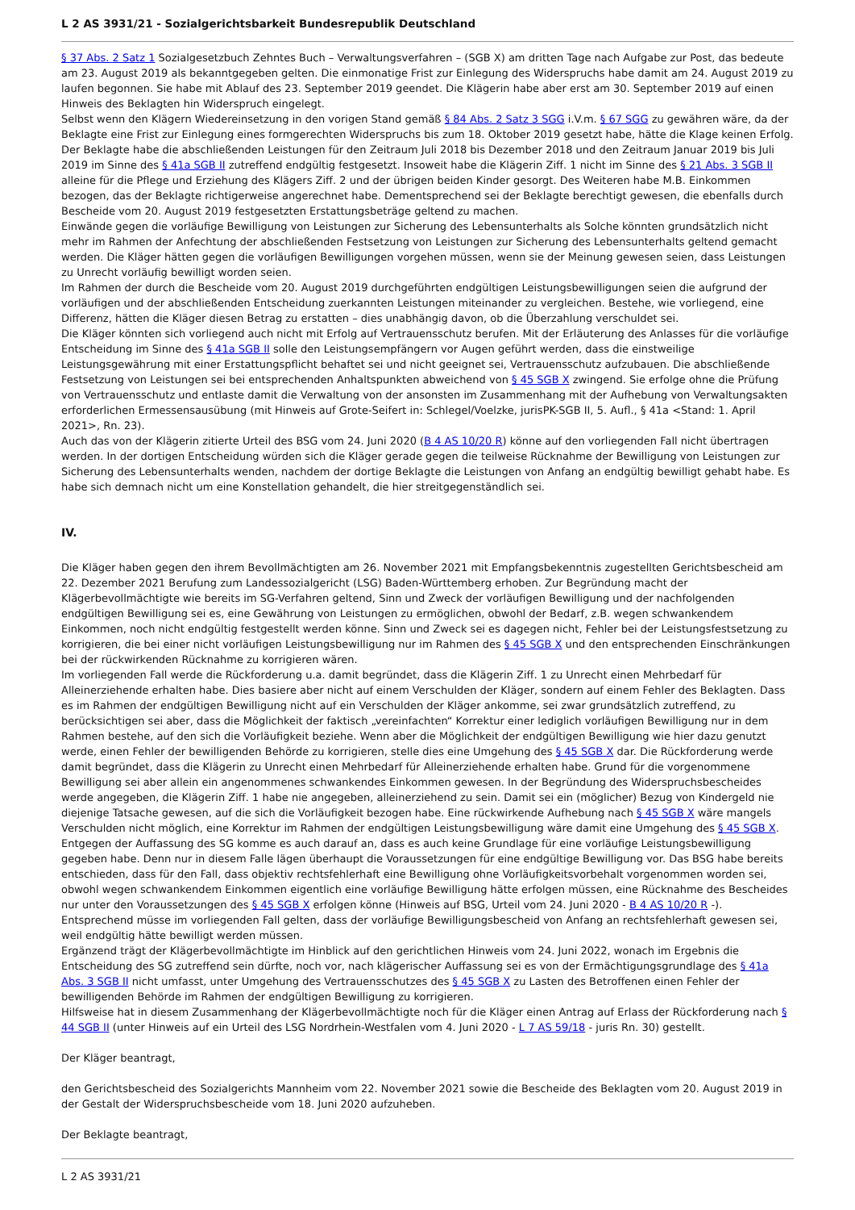L 2 AS 3931/21 - Sozialgerichtsbarkeit Bundesrepublik Deutschland
§ 37 Abs. 2 Satz 1 Sozialgesetzbuch Zehntes Buch – Verwaltungsverfahren – (SGB X) am dritten Tage nach Aufgabe zur Post, das bedeute am 23. August 2019 als bekanntgegeben gelten. Die einmonatige Frist zur Einlegung des Widerspruchs habe damit am 24. August 2019 zu laufen begonnen. Sie habe mit Ablauf des 23. September 2019 geendet. Die Klägerin habe aber erst am 30. September 2019 auf einen Hinweis des Beklagten hin Widerspruch eingelegt.
Selbst wenn den Klägern Wiedereinsetzung in den vorigen Stand gemäß § 84 Abs. 2 Satz 3 SGG i.V.m. § 67 SGG zu gewähren wäre, da der Beklagte eine Frist zur Einlegung eines formgerechten Widerspruchs bis zum 18. Oktober 2019 gesetzt habe, hätte die Klage keinen Erfolg. Der Beklagte habe die abschließenden Leistungen für den Zeitraum Juli 2018 bis Dezember 2018 und den Zeitraum Januar 2019 bis Juli 2019 im Sinne des § 41a SGB II zutreffend endgültig festgesetzt. Insoweit habe die Klägerin Ziff. 1 nicht im Sinne des § 21 Abs. 3 SGB II alleine für die Pflege und Erziehung des Klägers Ziff. 2 und der übrigen beiden Kinder gesorgt. Des Weiteren habe M.B. Einkommen bezogen, das der Beklagte richtigerweise angerechnet habe. Dementsprechend sei der Beklagte berechtigt gewesen, die ebenfalls durch Bescheide vom 20. August 2019 festgesetzten Erstattungsbeträge geltend zu machen.
Einwände gegen die vorläufige Bewilligung von Leistungen zur Sicherung des Lebensunterhalts als Solche könnten grundsätzlich nicht mehr im Rahmen der Anfechtung der abschließenden Festsetzung von Leistungen zur Sicherung des Lebensunterhalts geltend gemacht werden. Die Kläger hätten gegen die vorläufigen Bewilligungen vorgehen müssen, wenn sie der Meinung gewesen seien, dass Leistungen zu Unrecht vorläufig bewilligt worden seien.
Im Rahmen der durch die Bescheide vom 20. August 2019 durchgeführten endgültigen Leistungsbewilligungen seien die aufgrund der vorläufigen und der abschließenden Entscheidung zuerkannten Leistungen miteinander zu vergleichen. Bestehe, wie vorliegend, eine Differenz, hätten die Kläger diesen Betrag zu erstatten – dies unabhängig davon, ob die Überzahlung verschuldet sei.
Die Kläger könnten sich vorliegend auch nicht mit Erfolg auf Vertrauensschutz berufen. Mit der Erläuterung des Anlasses für die vorläufige Entscheidung im Sinne des § 41a SGB II solle den Leistungsempfängern vor Augen geführt werden, dass die einstweilige Leistungsgewährung mit einer Erstattungspflicht behaftet sei und nicht geeignet sei, Vertrauensschutz aufzubauen. Die abschließende Festsetzung von Leistungen sei bei entsprechenden Anhaltspunkten abweichend von § 45 SGB X zwingend. Sie erfolge ohne die Prüfung von Vertrauensschutz und entlaste damit die Verwaltung von der ansonsten im Zusammenhang mit der Aufhebung von Verwaltungsakten erforderlichen Ermessensausübung (mit Hinweis auf Grote-Seifert in: Schlegel/Voelzke, jurisPK-SGB II, 5. Aufl., § 41a <Stand: 1. April 2021>, Rn. 23).
Auch das von der Klägerin zitierte Urteil des BSG vom 24. Juni 2020 (B 4 AS 10/20 R) könne auf den vorliegenden Fall nicht übertragen werden. In der dortigen Entscheidung würden sich die Kläger gerade gegen die teilweise Rücknahme der Bewilligung von Leistungen zur Sicherung des Lebensunterhalts wenden, nachdem der dortige Beklagte die Leistungen von Anfang an endgültig bewilligt gehabt habe. Es habe sich demnach nicht um eine Konstellation gehandelt, die hier streitgegenständlich sei.
IV.
Die Kläger haben gegen den ihrem Bevollmächtigten am 26. November 2021 mit Empfangsbekenntnis zugestellten Gerichtsbescheid am 22. Dezember 2021 Berufung zum Landessozialgericht (LSG) Baden-Württemberg erhoben. Zur Begründung macht der Klägerbevollmächtigte wie bereits im SG-Verfahren geltend, Sinn und Zweck der vorläufigen Bewilligung und der nachfolgenden endgültigen Bewilligung sei es, eine Gewährung von Leistungen zu ermöglichen, obwohl der Bedarf, z.B. wegen schwankendem Einkommen, noch nicht endgültig festgestellt werden könne. Sinn und Zweck sei es dagegen nicht, Fehler bei der Leistungsfestsetzung zu korrigieren, die bei einer nicht vorläufigen Leistungsbewilligung nur im Rahmen des § 45 SGB X und den entsprechenden Einschränkungen bei der rückwirkenden Rücknahme zu korrigieren wären.
Im vorliegenden Fall werde die Rückforderung u.a. damit begründet, dass die Klägerin Ziff. 1 zu Unrecht einen Mehrbedarf für Alleinerziehende erhalten habe. Dies basiere aber nicht auf einem Verschulden der Kläger, sondern auf einem Fehler des Beklagten. Dass es im Rahmen der endgültigen Bewilligung nicht auf ein Verschulden der Kläger ankomme, sei zwar grundsätzlich zutreffend, zu berücksichtigen sei aber, dass die Möglichkeit der faktisch „vereinfachten“ Korrektur einer lediglich vorläufigen Bewilligung nur in dem Rahmen bestehe, auf den sich die Vorläufigkeit beziehe. Wenn aber die Möglichkeit der endgültigen Bewilligung wie hier dazu genutzt werde, einen Fehler der bewilligenden Behörde zu korrigieren, stelle dies eine Umgehung des § 45 SGB X dar. Die Rückforderung werde damit begründet, dass die Klägerin zu Unrecht einen Mehrbedarf für Alleinerziehende erhalten habe. Grund für die vorgenommene Bewilligung sei aber allein ein angenommenes schwankendes Einkommen gewesen. In der Begründung des Widerspruchsbescheides werde angegeben, die Klägerin Ziff. 1 habe nie angegeben, alleinerziehend zu sein. Damit sei ein (möglicher) Bezug von Kindergeld nie diejenige Tatsache gewesen, auf die sich die Vorläufigkeit bezogen habe. Eine rückwirkende Aufhebung nach § 45 SGB X wäre mangels Verschulden nicht möglich, eine Korrektur im Rahmen der endgültigen Leistungsbewilligung wäre damit eine Umgehung des § 45 SGB X.
Entgegen der Auffassung des SG komme es auch darauf an, dass es auch keine Grundlage für eine vorläufige Leistungsbewilligung gegeben habe. Denn nur in diesem Falle lägen überhaupt die Voraussetzungen für eine endgültige Bewilligung vor. Das BSG habe bereits entschieden, dass für den Fall, dass objektiv rechtsfehlerhaft eine Bewilligung ohne Vorläufigkeitsvorbehalt vorgenommen worden sei, obwohl wegen schwankendem Einkommen eigentlich eine vorläufige Bewilligung hätte erfolgen müssen, eine Rücknahme des Bescheides nur unter den Voraussetzungen des § 45 SGB X erfolgen könne (Hinweis auf BSG, Urteil vom 24. Juni 2020 - B 4 AS 10/20 R -). Entsprechend müsse im vorliegenden Fall gelten, dass der vorläufige Bewilligungsbescheid von Anfang an rechtsfehlerhaft gewesen sei, weil endgültig hätte bewilligt werden müssen.
Ergänzend trägt der Klägerbevollmächtigte im Hinblick auf den gerichtlichen Hinweis vom 24. Juni 2022, wonach im Ergebnis die Entscheidung des SG zutreffend sein dürfte, noch vor, nach klägerischer Auffassung sei es von der Ermächtigungsgrundlage des § 41a Abs. 3 SGB II nicht umfasst, unter Umgehung des Vertrauensschutzes des § 45 SGB X zu Lasten des Betroffenen einen Fehler der bewilligenden Behörde im Rahmen der endgültigen Bewilligung zu korrigieren.
Hilfsweise hat in diesem Zusammenhang der Klägerbevollmächtigte noch für die Kläger einen Antrag auf Erlass der Rückforderung nach § 44 SGB II (unter Hinweis auf ein Urteil des LSG Nordrhein-Westfalen vom 4. Juni 2020 - L 7 AS 59/18 - juris Rn. 30) gestellt.
Der Kläger beantragt,
den Gerichtsbescheid des Sozialgerichts Mannheim vom 22. November 2021 sowie die Bescheide des Beklagten vom 20. August 2019 in der Gestalt der Widerspruchsbescheide vom 18. Juni 2020 aufzuheben.
Der Beklagte beantragt,
L 2 AS 3931/21